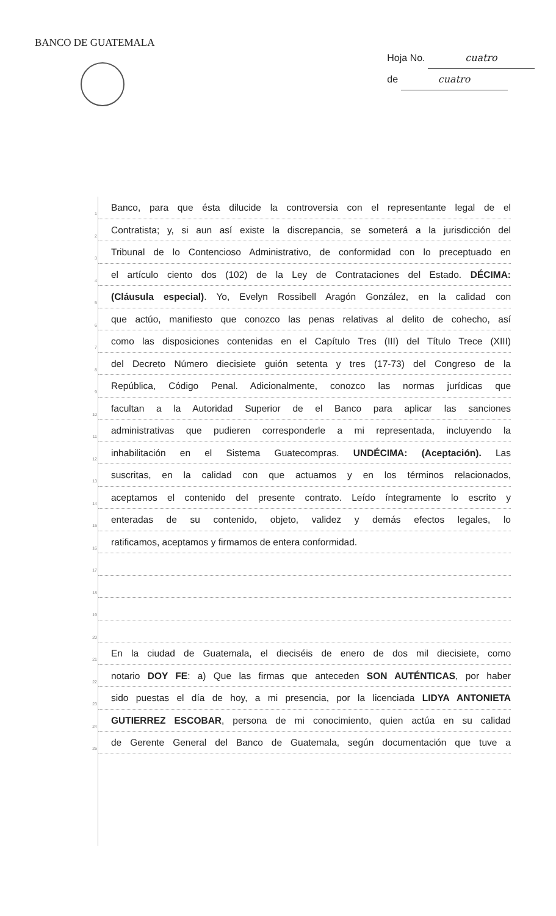BANCO DE GUATEMALA
Hoja No. cuatro
de cuatro
1
Banco, para que ésta dilucide la controversia con el representante legal de el
2
Contratista; y, si aun así existe la discrepancia, se someterá a la jurisdicción del
3
Tribunal de lo Contencioso Administrativo, de conformidad con lo preceptuado en
4
el artículo ciento dos (102) de la Ley de Contrataciones del Estado. DÉCIMA:
5
(Cláusula especial). Yo, Evelyn Rossibell Aragón González, en la calidad con
6
que actúo, manifiesto que conozco las penas relativas al delito de cohecho, así
7
como las disposiciones contenidas en el Capítulo Tres (III) del Título Trece (XIII)
8
del Decreto Número diecisiete guión setenta y tres (17-73) del Congreso de la
9
República, Código Penal. Adicionalmente, conozco las normas jurídicas que
10
facultan a la Autoridad Superior de el Banco para aplicar las sanciones
11
administrativas que pudieren corresponderle a mi representada, incluyendo la
12
inhabilitación en el Sistema Guatecompras. UNDÉCIMA: (Aceptación). Las
13
suscritas, en la calidad con que actuamos y en los términos relacionados,
14
aceptamos el contenido del presente contrato. Leído íntegramente lo escrito y
15
enteradas de su contenido, objeto, validez y demás efectos legales, lo
16
ratificamos, aceptamos y firmamos de entera conformidad.
17
18
19
20
21
En la ciudad de Guatemala, el dieciséis de enero de dos mil diecisiete, como
22
notario DOY FE: a) Que las firmas que anteceden SON AUTÉNTICAS, por haber
23
sido puestas el día de hoy, a mi presencia, por la licenciada LIDYA ANTONIETA
24
GUTIERREZ ESCOBAR, persona de mi conocimiento, quien actúa en su calidad
25
de Gerente General del Banco de Guatemala, según documentación que tuve a